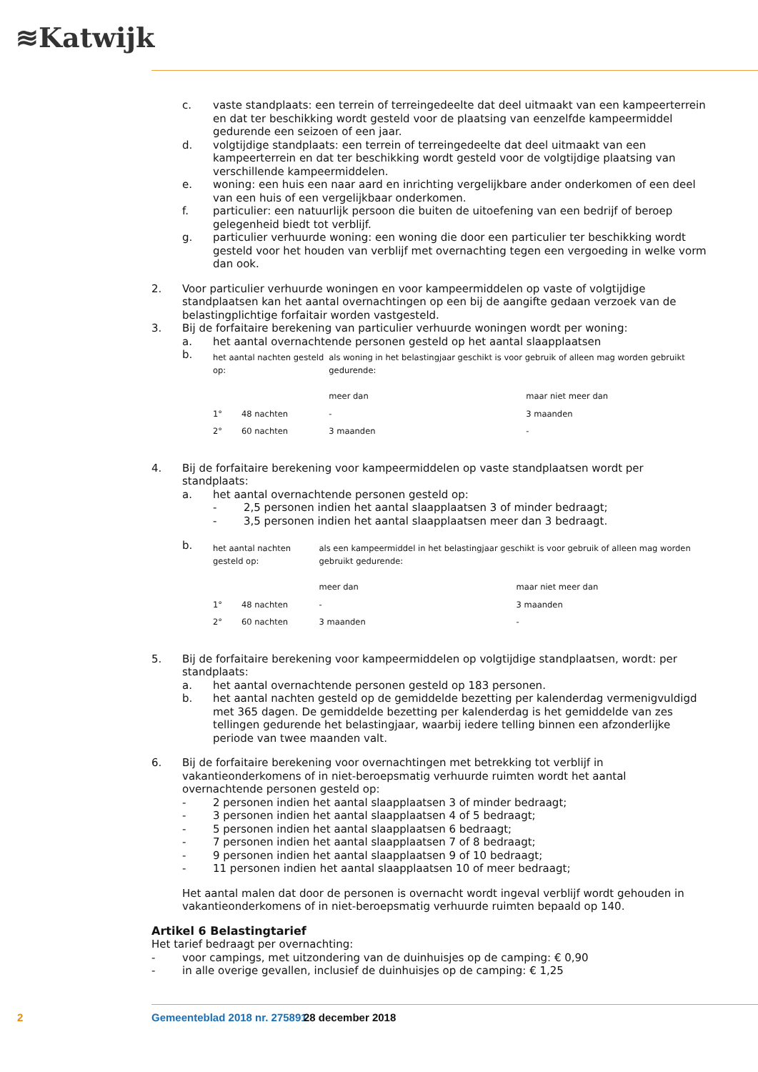≋Katwijk
c. vaste standplaats: een terrein of terreingedeelte dat deel uitmaakt van een kampeerterrein en dat ter beschikking wordt gesteld voor de plaatsing van eenzelfde kampeermiddel gedurende een seizoen of een jaar.
d. volgtijdige standplaats: een terrein of terreingedeelte dat deel uitmaakt van een kampeerterrein en dat ter beschikking wordt gesteld voor de volgtijdige plaatsing van verschillende kampeermiddelen.
e. woning: een huis een naar aard en inrichting vergelijkbare ander onderkomen of een deel van een huis of een vergelijkbaar onderkomen.
f. particulier: een natuurlijk persoon die buiten de uitoefening van een bedrijf of beroep gelegenheid biedt tot verblijf.
g. particulier verhuurde woning: een woning die door een particulier ter beschikking wordt gesteld voor het houden van verblijf met overnachting tegen een vergoeding in welke vorm dan ook.
2. Voor particulier verhuurde woningen en voor kampeermiddelen op vaste of volgtijdige standplaatsen kan het aantal overnachtingen op een bij de aangifte gedaan verzoek van de belastingplichtige forfaitair worden vastgesteld.
3. Bij de forfaitaire berekening van particulier verhuurde woningen wordt per woning:
a. het aantal overnachtende personen gesteld op het aantal slaapplaatsen
b.
| het aantal nachten gesteld op: | | als woning in het belastingjaar geschikt is voor gebruik of alleen mag worden gebruikt gedurende: | |
| | | meer dan | maar niet meer dan |
| 1° | 48 nachten | - | 3 maanden |
| 2° | 60 nachten | 3 maanden | - |
4. Bij de forfaitaire berekening voor kampeermiddelen op vaste standplaatsen wordt per standplaats:
a. het aantal overnachtende personen gesteld op:
- 2,5 personen indien het aantal slaapplaatsen 3 of minder bedraagt;
- 3,5 personen indien het aantal slaapplaatsen meer dan 3 bedraagt.
b.
| het aantal nachten gesteld op: | | als een kampeermiddel in het belastingjaar geschikt is voor gebruik of alleen mag worden gebruikt gedurende: | |
| | | meer dan | maar niet meer dan |
| 1° | 48 nachten | - | 3 maanden |
| 2° | 60 nachten | 3 maanden | - |
5. Bij de forfaitaire berekening voor kampeermiddelen op volgtijdige standplaatsen, wordt: per standplaats:
a. het aantal overnachtende personen gesteld op 183 personen.
b. het aantal nachten gesteld op de gemiddelde bezetting per kalenderdag vermenigvuldigd met 365 dagen. De gemiddelde bezetting per kalenderdag is het gemiddelde van zes tellingen gedurende het belastingjaar, waarbij iedere telling binnen een afzonderlijke periode van twee maanden valt.
6. Bij de forfaitaire berekening voor overnachtingen met betrekking tot verblijf in vakantieonderkomens of in niet-beroepsmatig verhuurde ruimten wordt het aantal overnachtende personen gesteld op:
- 2 personen indien het aantal slaapplaatsen 3 of minder bedraagt;
- 3 personen indien het aantal slaapplaatsen 4 of 5 bedraagt;
- 5 personen indien het aantal slaapplaatsen 6 bedraagt;
- 7 personen indien het aantal slaapplaatsen 7 of 8 bedraagt;
- 9 personen indien het aantal slaapplaatsen 9 of 10 bedraagt;
- 11 personen indien het aantal slaapplaatsen 10 of meer bedraagt;
Het aantal malen dat door de personen is overnacht wordt ingeval verblijf wordt gehouden in vakantieonderkomens of in niet-beroepsmatig verhuurde ruimten bepaald op 140.
Artikel 6 Belastingtarief
Het tarief bedraagt per overnachting:
- voor campings, met uitzondering van de duinhuisjes op de camping: € 0,90
- in alle overige gevallen, inclusief de duinhuisjes op de camping: € 1,25
2 Gemeenteblad 2018 nr. 275891 28 december 2018